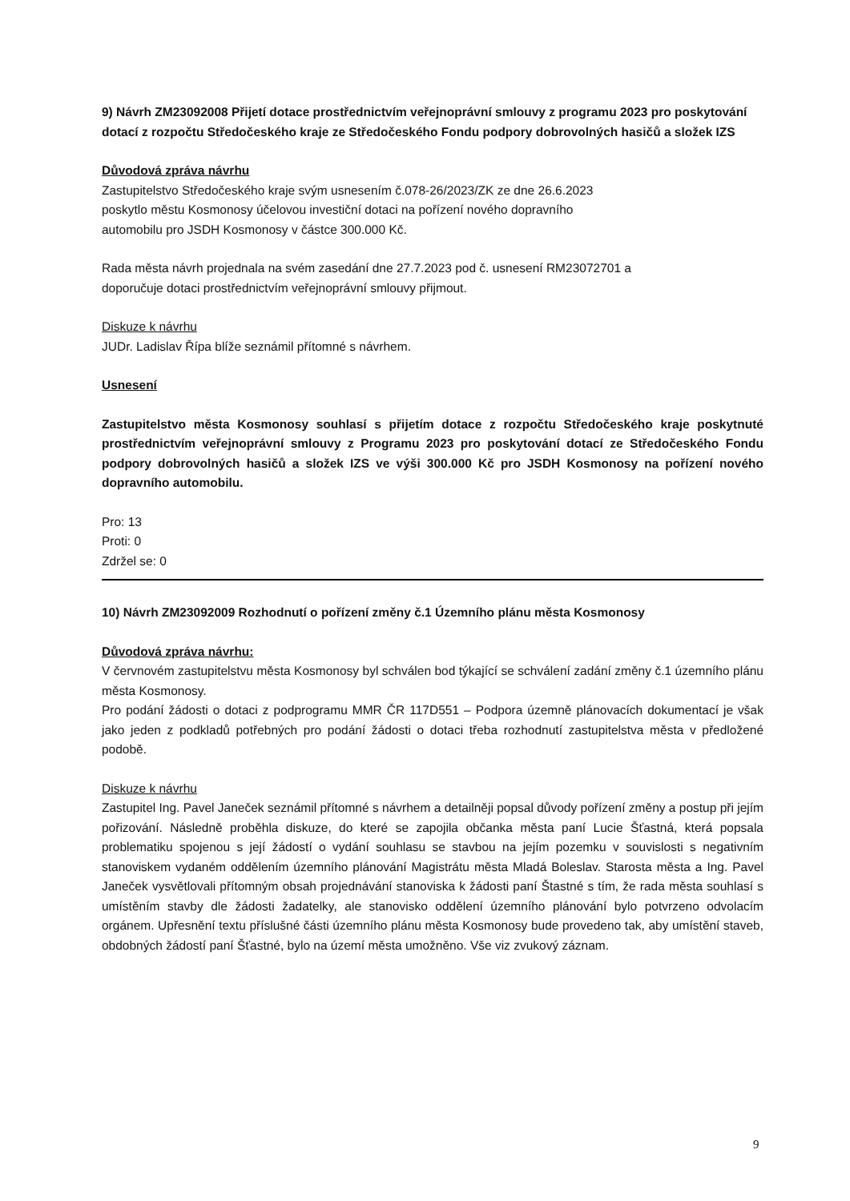9) Návrh ZM23092008 Přijetí dotace prostřednictvím veřejnoprávní smlouvy z programu 2023 pro poskytování dotací z rozpočtu Středočeského kraje ze Středočeského Fondu podpory dobrovolných hasičů a složek IZS
Důvodová zpráva návrhu
Zastupitelstvo Středočeského kraje svým usnesením č.078-26/2023/ZK ze dne 26.6.2023
poskytlo městu Kosmonosy účelovou investiční dotaci na pořízení nového dopravního
automobilu pro JSDH Kosmonosy v částce 300.000 Kč.
Rada města návrh projednala na svém zasedání dne 27.7.2023 pod č. usnesení RM23072701 a
doporučuje dotaci prostřednictvím veřejnoprávní smlouvy přijmout.
Diskuze k návrhu
JUDr. Ladislav Řípa blíže seznámil přítomné s návrhem.
Usnesení
Zastupitelstvo města Kosmonosy souhlasí s přijetím dotace z rozpočtu Středočeského kraje poskytnuté prostřednictvím veřejnoprávní smlouvy z Programu 2023 pro poskytování dotací ze Středočeského Fondu podpory dobrovolných hasičů a složek IZS ve výši 300.000 Kč pro JSDH Kosmonosy na pořízení nového dopravního automobilu.
Pro: 13
Proti: 0
Zdržel se: 0
10) Návrh ZM23092009 Rozhodnutí o pořízení změny č.1 Územního plánu města Kosmonosy
Důvodová zpráva návrhu:
V červnovém zastupitelstvu města Kosmonosy byl schválen bod týkající se schválení zadání změny č.1 územního plánu města Kosmonosy.
Pro podání žádosti o dotaci z podprogramu MMR ČR 117D551 – Podpora územně plánovacích dokumentací je však jako jeden z podkladů potřebných pro podání žádosti o dotaci třeba rozhodnutí zastupitelstva města v předložené podobě.
Diskuze k návrhu
Zastupitel Ing. Pavel Janeček seznámil přítomné s návrhem a detailněji popsal důvody pořízení změny a postup při jejím pořizování. Následně proběhla diskuze, do které se zapojila občanka města paní Lucie Šťastná, která popsala problematiku spojenou s její žádostí o vydání souhlasu se stavbou na jejím pozemku v souvislosti s negativním stanoviskem vydaném oddělením územního plánování Magistrátu města Mladá Boleslav. Starosta města a Ing. Pavel Janeček vysvětlovali přítomným obsah projednávání stanoviska k žádosti paní Štastné s tím, že rada města souhlasí s umístěním stavby dle žádosti žadatelky, ale stanovisko oddělení územního plánování bylo potvrzeno odvolacím orgánem. Upřesnění textu příslušné části územního plánu města Kosmonosy bude provedeno tak, aby umístění staveb, obdobných žádostí paní Šťastné, bylo na území města umožněno. Vše viz zvukový záznam.
9